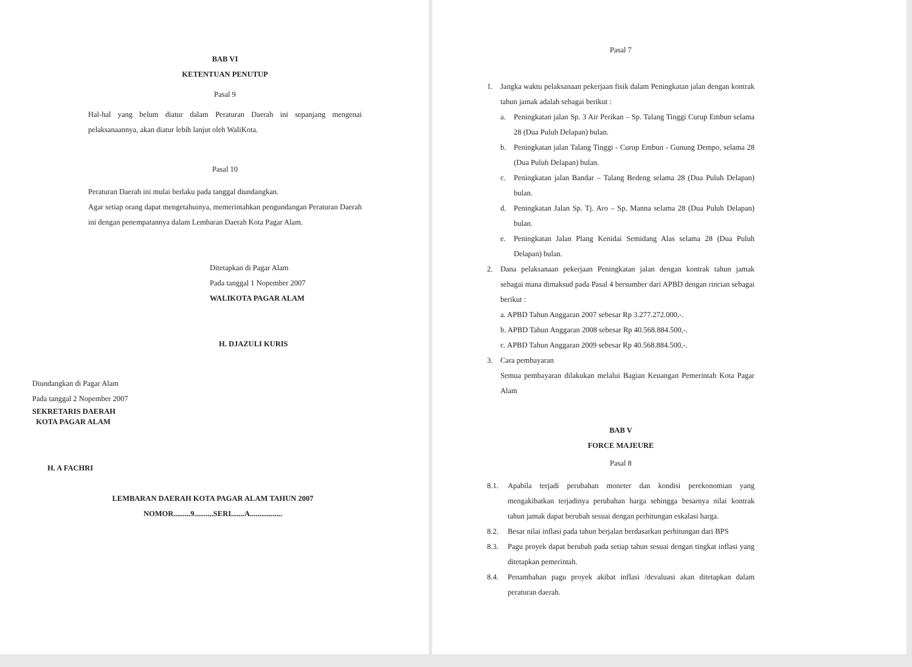BAB VI
KETENTUAN PENUTUP
Pasal 9
Hal-hal yang belum diatur dalam Peraturan Daerah ini sepanjang mengenai pelaksanaannya, akan diatur lebih lanjut oleh WaliKota.
Pasal 10
Peraturan Daerah ini mulai berlaku pada tanggal diundangkan.
Agar setiap orang dapat mengetahuinya, memerintahkan pengundangan Peraturan Daerah ini dengan penempatannya dalam Lembaran Daerah Kota Pagar Alam.
Ditetapkan di Pagar Alam
Pada tanggal 1 Nopember 2007
WALIKOTA PAGAR ALAM
H. DJAZULI KURIS
Diundangkan di Pagar Alam
Pada tanggal 2 Nopember 2007
SEKRETARIS DAERAH
KOTA PAGAR ALAM
H. A FACHRI
LEMBARAN DAERAH KOTA PAGAR ALAM TAHUN 2007
NOMOR.........9..........SERI.......A.................
Pasal 7
1.
Jangka waktu pelaksanaan pekerjaan fisik dalam Peningkatan jalan dengan kontrak tahun jamak adalah sebagai berikut :
a.
Peningkatan jalan Sp. 3 Air Perikan – Sp. Talang Tinggi Curup Embun selama 28 (Dua Puluh Delapan) bulan.
b.
Peningkatan jalan Talang Tinggi - Curup Embun - Gunung Dempo, selama 28 (Dua Puluh Delapan) bulan.
c.
Peningkatan jalan Bandar – Talang Bedeng selama 28 (Dua Puluh Delapan) bulan.
d.
Peningkatan Jalan Sp. Tj. Aro – Sp. Manna selama 28 (Dua Puluh Delapan) bulan.
e.
Peningkatan Jalan Plang Kenidai Semidang Alas selama 28 (Dua Puluh Delapan) bulan.
2.
Dana pelaksanaan pekerjaan Peningkatan jalan dengan kontrak tahun jamak sebagai mana dimaksud pada Pasal 4 bersumber dari APBD dengan rincian sebagai berikut :
a. APBD Tahun Anggaran 2007 sebesar Rp 3.277.272.000,-.
b. APBD Tahun Anggaran 2008 sebesar Rp 40.568.884.500,-.
c. APBD Tahun Anggaran 2009 sebesar Rp 40.568.884.500,-.
3.
Cara pembayaran
Semua pembayaran dilakukan melalui Bagian Keuangan Pemerintah Kota Pagar Alam
BAB V
FORCE MAJEURE
Pasal 8
8.1.
Apabila terjadi perubahan moneter dan kondisi perekonomian yang mengakibatkan terjadinya perubahan harga sehingga besarnya nilai kontrak tahun jamak dapat berubah sesuai dengan perhitungan eskalasi harga.
8.2.
Besar nilai inflasi pada tahun berjalan berdasarkan perhitungan dari BPS
8.3.
Pagu proyek dapat berubah pada setiap tahun sesuai dengan tingkat inflasi yang ditetapkan pemerintah.
8.4.
Penambahan pagu proyek akibat inflasi /devaluasi akan ditetapkan dalam peraturan daerah.